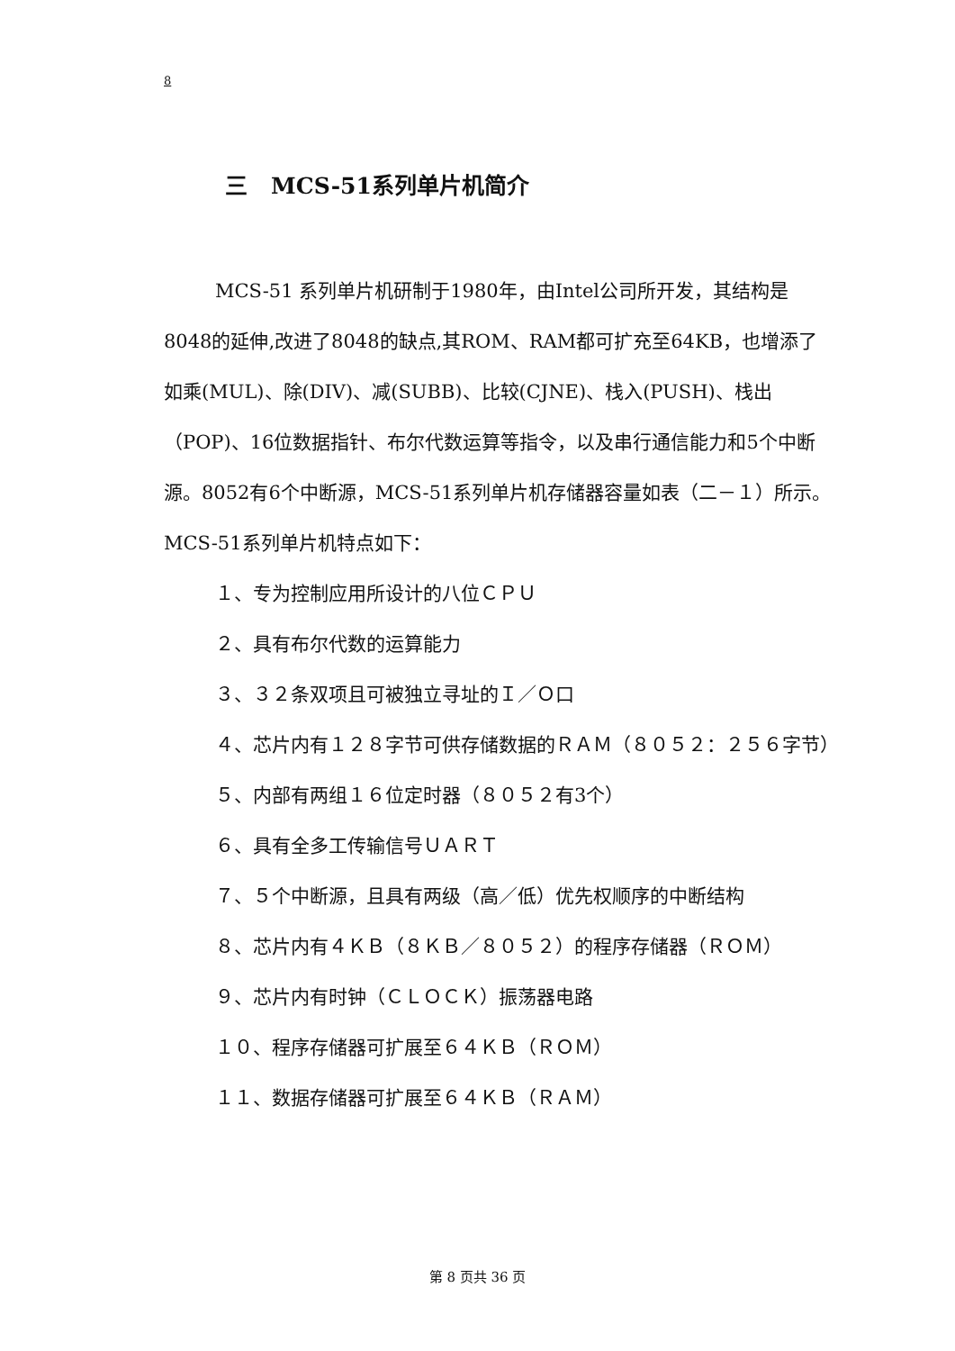8
三 MCS-51系列单片机简介
MCS-51 系列单片机研制于1980年，由Intel公司所开发，其结构是8048的延伸,改进了8048的缺点,其ROM、RAM都可扩充至64KB，也增添了如乘(MUL)、除(DIV)、减(SUBB)、比较(CJNE)、栈入(PUSH)、栈出（POP)、16位数据指针、布尔代数运算等指令，以及串行通信能力和5个中断源。8052有6个中断源，MCS-51系列单片机存储器容量如表（二－１）所示。MCS-51系列单片机特点如下：
１、专为控制应用所设计的八位ＣＰＵ
２、具有布尔代数的运算能力
３、３２条双项且可被独立寻址的Ｉ／Ｏ口
４、芯片内有１２８字节可供存储数据的ＲＡＭ（８０５２：２５６字节）
５、内部有两组１６位定时器（８０５２有3个）
６、具有全多工传输信号ＵＡＲＴ
７、５个中断源，且具有两级（高／低）优先权顺序的中断结构
８、芯片内有４ＫＢ（８ＫＢ／８０５２）的程序存储器（ＲＯＭ）
９、芯片内有时钟（ＣＬＯＣＫ）振荡器电路
１０、程序存储器可扩展至６４ＫＢ（ＲＯＭ）
１１、数据存储器可扩展至６４ＫＢ（ＲＡＭ）
第 8 页共 36 页